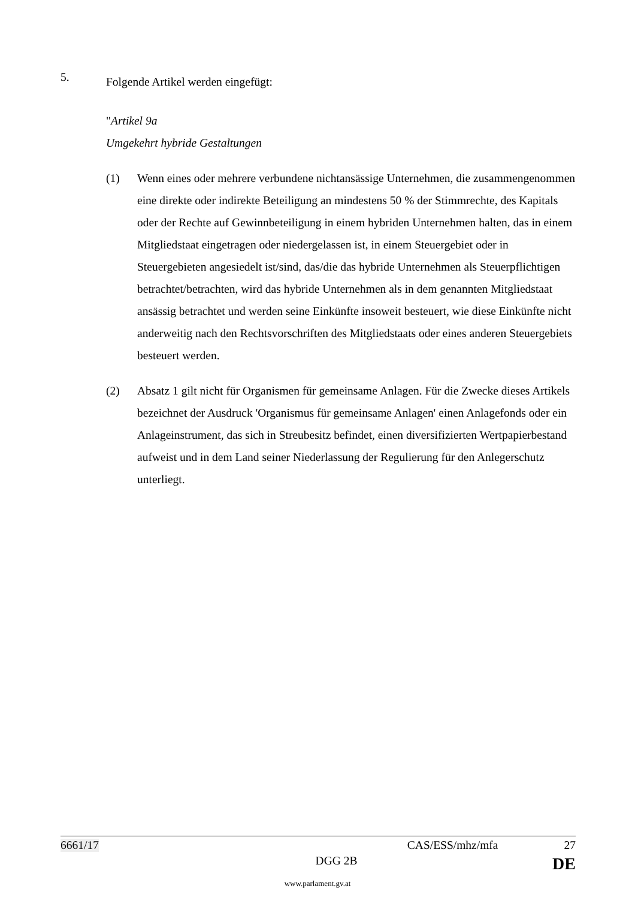5.
Folgende Artikel werden eingefügt:
"Artikel 9a
Umgekehrt hybride Gestaltungen
(1) Wenn eines oder mehrere verbundene nichtansässige Unternehmen, die zusammengenommen eine direkte oder indirekte Beteiligung an mindestens 50 % der Stimmrechte, des Kapitals oder der Rechte auf Gewinnbeteiligung in einem hybriden Unternehmen halten, das in einem Mitgliedstaat eingetragen oder niedergelassen ist, in einem Steuergebiet oder in Steuergebieten angesiedelt ist/sind, das/die das hybride Unternehmen als Steuerpflichtigen betrachtet/betrachten, wird das hybride Unternehmen als in dem genannten Mitgliedstaat ansässig betrachtet und werden seine Einkünfte insoweit besteuert, wie diese Einkünfte nicht anderweitig nach den Rechtsvorschriften des Mitgliedstaats oder eines anderen Steuergebiets besteuert werden.
(2) Absatz 1 gilt nicht für Organismen für gemeinsame Anlagen. Für die Zwecke dieses Artikels bezeichnet der Ausdruck 'Organismus für gemeinsame Anlagen' einen Anlagefonds oder ein Anlageinstrument, das sich in Streubesitz befindet, einen diversifizierten Wertpapierbestand aufweist und in dem Land seiner Niederlassung der Regulierung für den Anlegerschutz unterliegt.
6661/17 CAS/ESS/mhz/mfa 27
DGG 2B DE
www.parlament.gv.at